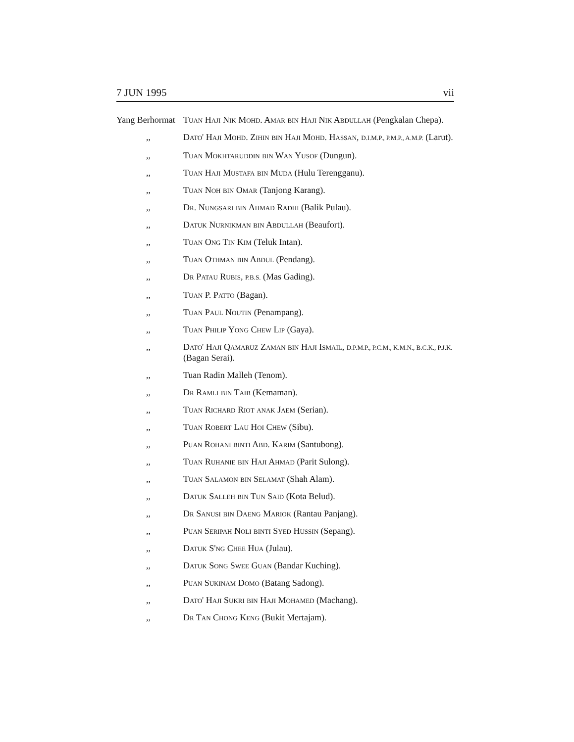7 JUN 1995 vii
Yang Berhormat
Tuan Haji Nik Mohd. Amar bin Haji Nik Abdullah (Pengkalan Chepa).
,, Dato' Haji Mohd. Zihin bin Haji Mohd. Hassan, D.I.M.P., P.M.P., A.M.P. (Larut).
,, Tuan Mokhtaruddin bin Wan Yusof (Dungun).
,, Tuan Haji Mustafa bin Muda (Hulu Terengganu).
,, Tuan Noh bin Omar (Tanjong Karang).
,, Dr. Nungsari bin Ahmad Radhi (Balik Pulau).
,, Datuk Nurnikman bin Abdullah (Beaufort).
,, Tuan Ong Tin Kim (Teluk Intan).
,, Tuan Othman bin Abdul (Pendang).
,, Dr Patau Rubis, P.B.S. (Mas Gading).
,, Tuan P. Patto (Bagan).
,, Tuan Paul Noutin (Penampang).
,, Tuan Philip Yong Chew Lip (Gaya).
,, Dato' Haji Qamaruz Zaman bin Haji Ismail, D.P.M.P., P.C.M., K.M.N., B.C.K., P.J.K. (Bagan Serai).
,, Tuan Radin Malleh (Tenom).
,, Dr Ramli bin Taib (Kemaman).
,, Tuan Richard Riot anak Jaem (Serian).
,, Tuan Robert Lau Hoi Chew (Sibu).
,, Puan Rohani binti Abd. Karim (Santubong).
,, Tuan Ruhanie bin Haji Ahmad (Parit Sulong).
,, Tuan Salamon bin Selamat (Shah Alam).
,, Datuk Salleh bin Tun Said (Kota Belud).
,, Dr Sanusi bin Daeng Mariok (Rantau Panjang).
,, Puan Seripah Noli binti Syed Hussin (Sepang).
,, Datuk S'ng Chee Hua (Julau).
,, Datuk Song Swee Guan (Bandar Kuching).
,, Puan Sukinam Domo (Batang Sadong).
,, Dato' Haji Sukri bin Haji Mohamed (Machang).
,, Dr Tan Chong Keng (Bukit Mertajam).